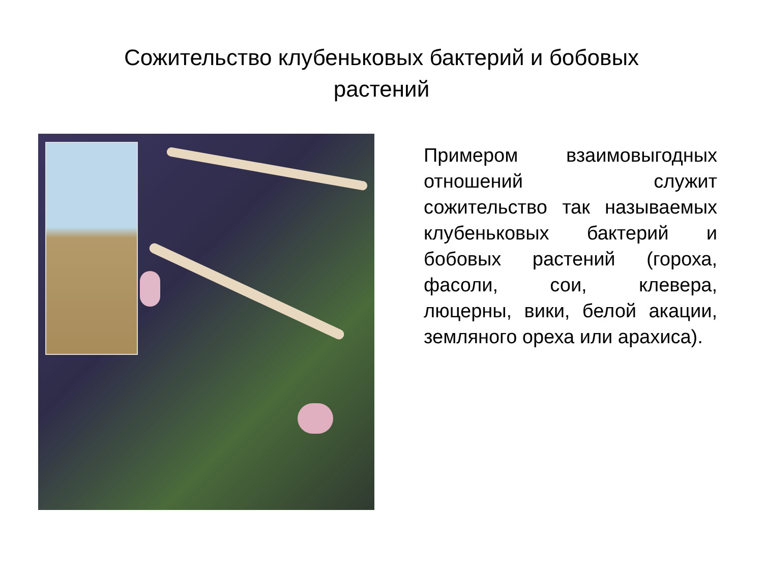Сожительство клубеньковых бактерий и бобовых растений
Примером взаимовыгодных отношений служит сожительство так называемых клубеньковых бактерий и бобовых растений (гороха, фасоли, сои, клевера, люцерны, вики, белой акации, земляного ореха или арахиса).